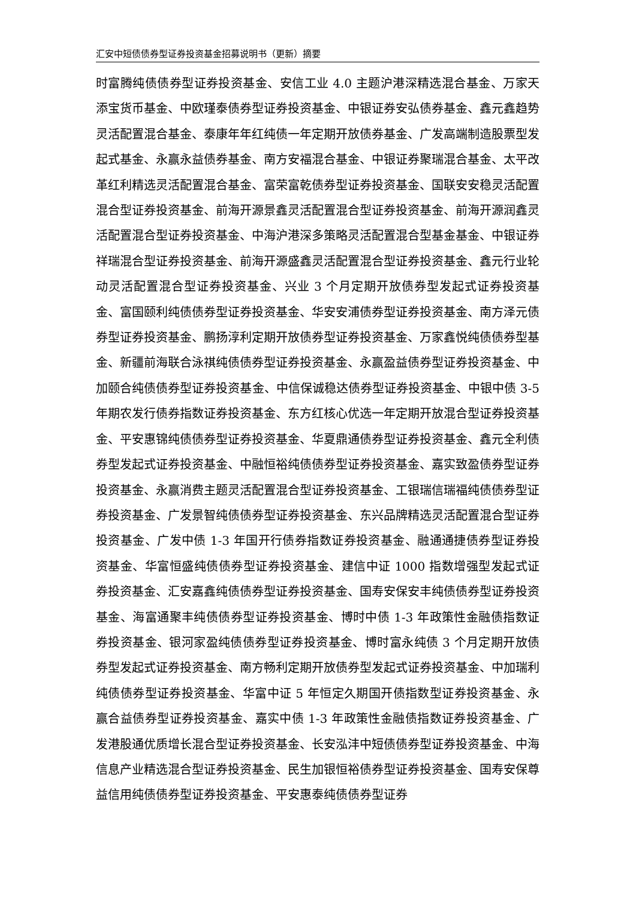汇安中短债债券型证券投资基金招募说明书（更新）摘要
时富腾纯债债券型证券投资基金、安信工业 4.0 主题沪港深精选混合基金、万家天添宝货币基金、中欧瑾泰债券型证券投资基金、中银证券安弘债券基金、鑫元鑫趋势灵活配置混合基金、泰康年年红纯债一年定期开放债券基金、广发高端制造股票型发起式基金、永赢永益债券基金、南方安福混合基金、中银证券聚瑞混合基金、太平改革红利精选灵活配置混合基金、富荣富乾债券型证券投资基金、国联安安稳灵活配置混合型证券投资基金、前海开源景鑫灵活配置混合型证券投资基金、前海开源润鑫灵活配置混合型证券投资基金、中海沪港深多策略灵活配置混合型基金基金、中银证券祥瑞混合型证券投资基金、前海开源盛鑫灵活配置混合型证券投资基金、鑫元行业轮动灵活配置混合型证券投资基金、兴业 3 个月定期开放债券型发起式证券投资基金、富国颐利纯债债券型证券投资基金、华安安浦债券型证券投资基金、南方泽元债券型证券投资基金、鹏扬淳利定期开放债券型证券投资基金、万家鑫悦纯债债券型基金、新疆前海联合泳祺纯债债券型证券投资基金、永赢盈益债券型证券投资基金、中加颐合纯债债券型证券投资基金、中信保诚稳达债券型证券投资基金、中银中债 3-5 年期农发行债券指数证券投资基金、东方红核心优选一年定期开放混合型证券投资基金、平安惠锦纯债债券型证券投资基金、华夏鼎通债券型证券投资基金、鑫元全利债券型发起式证券投资基金、中融恒裕纯债债券型证券投资基金、嘉实致盈债券型证券投资基金、永赢消费主题灵活配置混合型证券投资基金、工银瑞信瑞福纯债债券型证券投资基金、广发景智纯债债券型证券投资基金、东兴品牌精选灵活配置混合型证券投资基金、广发中债 1-3 年国开行债券指数证券投资基金、融通通捷债券型证券投资基金、华富恒盛纯债债券型证券投资基金、建信中证 1000 指数增强型发起式证券投资基金、汇安嘉鑫纯债债券型证券投资基金、国寿安保安丰纯债债券型证券投资基金、海富通聚丰纯债债券型证券投资基金、博时中债 1-3 年政策性金融债指数证券投资基金、银河家盈纯债债券型证券投资基金、博时富永纯债 3 个月定期开放债券型发起式证券投资基金、南方畅利定期开放债券型发起式证券投资基金、中加瑞利纯债债券型证券投资基金、华富中证 5 年恒定久期国开债指数型证券投资基金、永赢合益债券型证券投资基金、嘉实中债 1-3 年政策性金融债指数证券投资基金、广发港股通优质增长混合型证券投资基金、长安泓沣中短债债券型证券投资基金、中海信息产业精选混合型证券投资基金、民生加银恒裕债券型证券投资基金、国寿安保尊益信用纯债债券型证券投资基金、平安惠泰纯债债券型证券